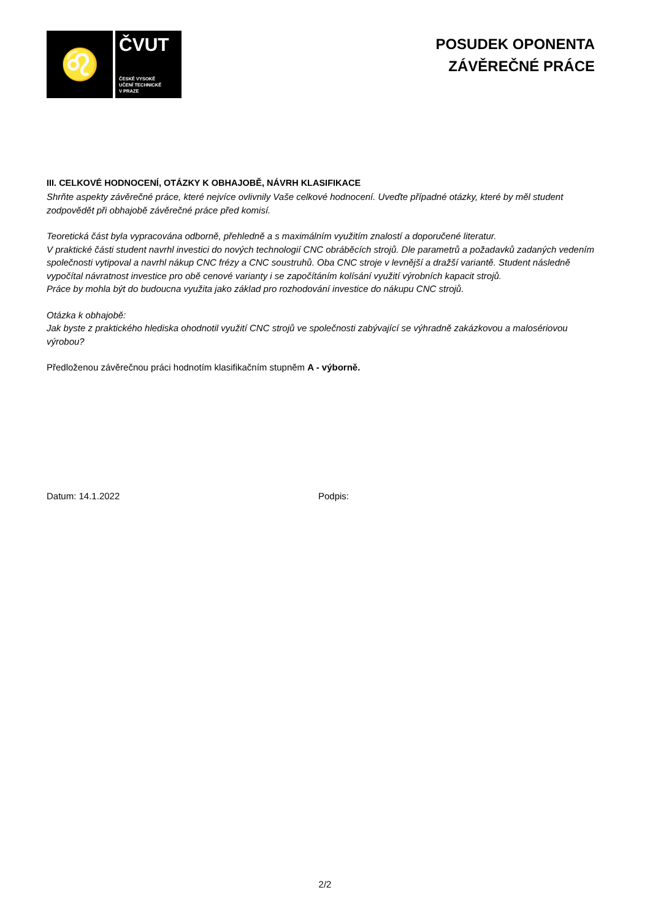♌
ČVUT
ČESKÉ VYSOKÉ
UČENÍ TECHNICKÉ
V PRAZE
POSUDEK OPONENTA
ZÁVĚREČNÉ PRÁCE
III. CELKOVÉ HODNOCENÍ, OTÁZKY K OBHAJOBĚ, NÁVRH KLASIFIKACE
Shrňte aspekty závěrečné práce, které nejvíce ovlivnily Vaše celkové hodnocení. Uveďte případné otázky, které by měl student zodpovědět při obhajobě závěrečné práce před komisí.
Teoretická část byla vypracována odborně, přehledně a s maximálním využitím znalostí a doporučené literatur.
V praktické části student navrhl investici do nových technologií CNC obráběcích strojů. Dle parametrů a požadavků zadaných vedením společnosti vytipoval a navrhl nákup CNC frézy a CNC soustruhů. Oba CNC stroje v levnější a dražší variantě. Student následně vypočítal návratnost investice pro obě cenové varianty i se započítáním kolísání využití výrobních kapacit strojů.
Práce by mohla být do budoucna využita jako základ pro rozhodování investice do nákupu CNC strojů.
Otázka k obhajobě:
Jak byste z praktického hlediska ohodnotil využití CNC strojů ve společnosti zabývající se výhradně zakázkovou a malosériovou výrobou?
Předloženou závěrečnou práci hodnotím klasifikačním stupněm A - výborně.
Datum: 14.1.2022 Podpis:
2/2